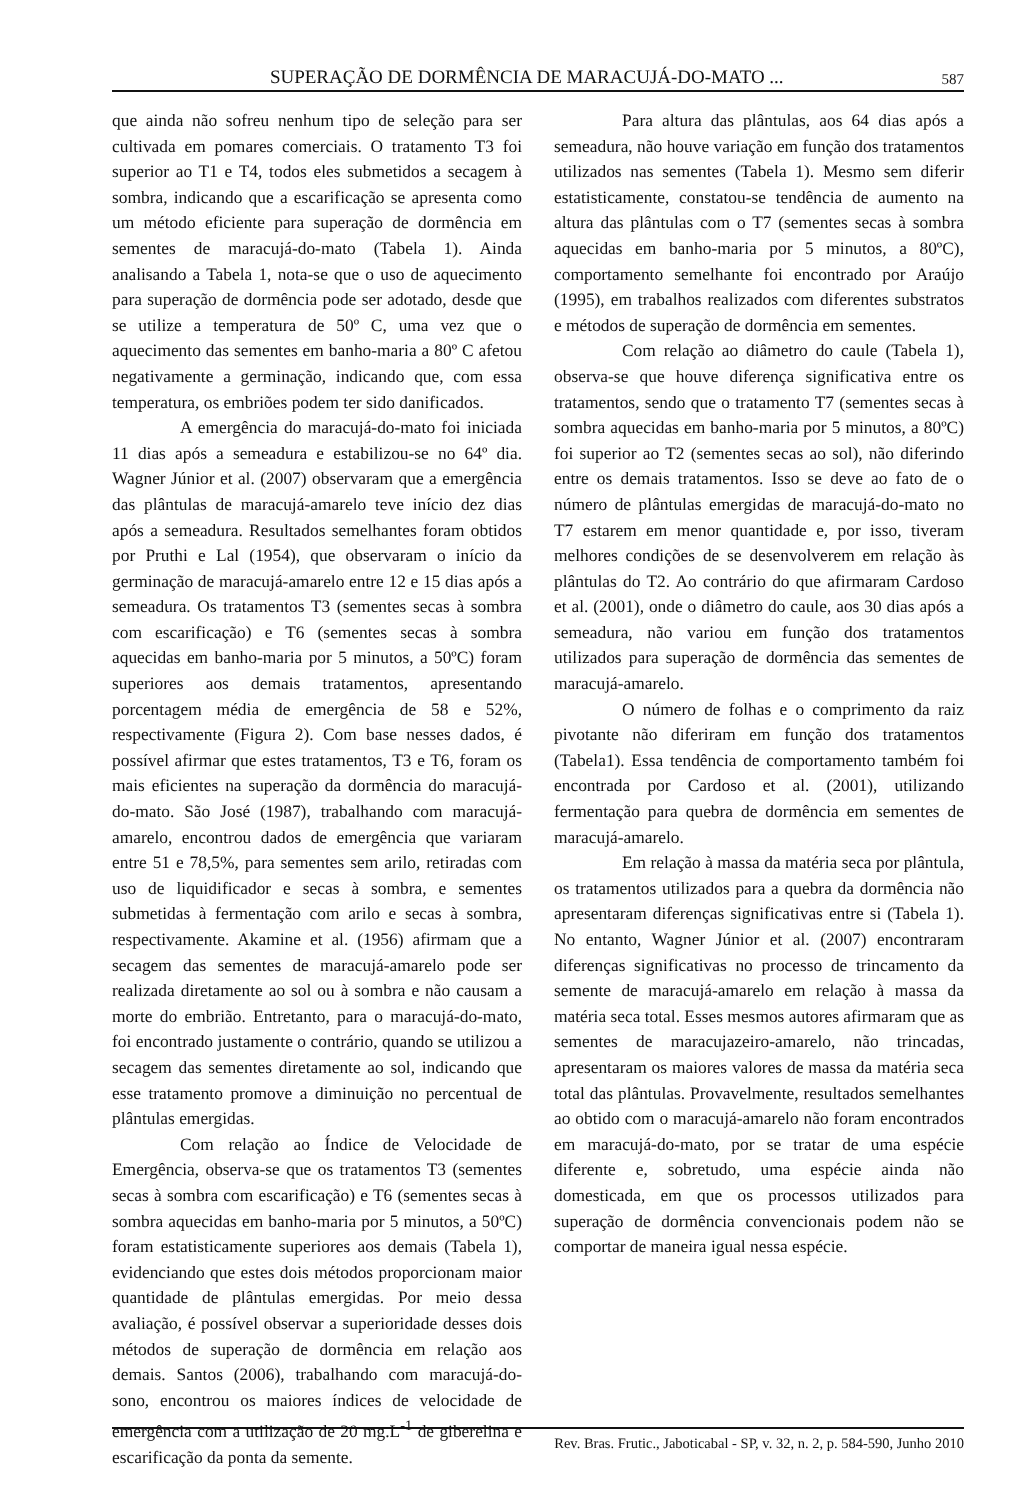SUPERAÇÃO DE DORMÊNCIA DE MARACUJÁ-DO-MATO ... 587
que ainda não sofreu nenhum tipo de seleção para ser cultivada em pomares comerciais. O tratamento T3 foi superior ao T1 e T4, todos eles submetidos a secagem à sombra, indicando que a escarificação se apresenta como um método eficiente para superação de dormência em sementes de maracujá-do-mato (Tabela 1). Ainda analisando a Tabela 1, nota-se que o uso de aquecimento para superação de dormência pode ser adotado, desde que se utilize a temperatura de 50º C, uma vez que o aquecimento das sementes em banho-maria a 80º C afetou negativamente a germinação, indicando que, com essa temperatura, os embriões podem ter sido danificados.
A emergência do maracujá-do-mato foi iniciada 11 dias após a semeadura e estabilizou-se no 64º dia. Wagner Júnior et al. (2007) observaram que a emergência das plântulas de maracujá-amarelo teve início dez dias após a semeadura. Resultados semelhantes foram obtidos por Pruthi e Lal (1954), que observaram o início da germinação de maracujá-amarelo entre 12 e 15 dias após a semeadura. Os tratamentos T3 (sementes secas à sombra com escarificação) e T6 (sementes secas à sombra aquecidas em banho-maria por 5 minutos, a 50ºC) foram superiores aos demais tratamentos, apresentando porcentagem média de emergência de 58 e 52%, respectivamente (Figura 2). Com base nesses dados, é possível afirmar que estes tratamentos, T3 e T6, foram os mais eficientes na superação da dormência do maracujá-do-mato. São José (1987), trabalhando com maracujá-amarelo, encontrou dados de emergência que variaram entre 51 e 78,5%, para sementes sem arilo, retiradas com uso de liquidificador e secas à sombra, e sementes submetidas à fermentação com arilo e secas à sombra, respectivamente. Akamine et al. (1956) afirmam que a secagem das sementes de maracujá-amarelo pode ser realizada diretamente ao sol ou à sombra e não causam a morte do embrião. Entretanto, para o maracujá-do-mato, foi encontrado justamente o contrário, quando se utilizou a secagem das sementes diretamente ao sol, indicando que esse tratamento promove a diminuição no percentual de plântulas emergidas.
Com relação ao Índice de Velocidade de Emergência, observa-se que os tratamentos T3 (sementes secas à sombra com escarificação) e T6 (sementes secas à sombra aquecidas em banho-maria por 5 minutos, a 50ºC) foram estatisticamente superiores aos demais (Tabela 1), evidenciando que estes dois métodos proporcionam maior quantidade de plântulas emergidas. Por meio dessa avaliação, é possível observar a superioridade desses dois métodos de superação de dormência em relação aos demais. Santos (2006), trabalhando com maracujá-do-sono, encontrou os maiores índices de velocidade de emergência com a utilização de 20 mg.L<sup>-1</sup> de giberelina e escarificação da ponta da semente.
Para altura das plântulas, aos 64 dias após a semeadura, não houve variação em função dos tratamentos utilizados nas sementes (Tabela 1). Mesmo sem diferir estatisticamente, constatou-se tendência de aumento na altura das plântulas com o T7 (sementes secas à sombra aquecidas em banho-maria por 5 minutos, a 80ºC), comportamento semelhante foi encontrado por Araújo (1995), em trabalhos realizados com diferentes substratos e métodos de superação de dormência em sementes.
Com relação ao diâmetro do caule (Tabela 1), observa-se que houve diferença significativa entre os tratamentos, sendo que o tratamento T7 (sementes secas à sombra aquecidas em banho-maria por 5 minutos, a 80ºC) foi superior ao T2 (sementes secas ao sol), não diferindo entre os demais tratamentos. Isso se deve ao fato de o número de plântulas emergidas de maracujá-do-mato no T7 estarem em menor quantidade e, por isso, tiveram melhores condições de se desenvolverem em relação às plântulas do T2. Ao contrário do que afirmaram Cardoso et al. (2001), onde o diâmetro do caule, aos 30 dias após a semeadura, não variou em função dos tratamentos utilizados para superação de dormência das sementes de maracujá-amarelo.
O número de folhas e o comprimento da raiz pivotante não diferiram em função dos tratamentos (Tabela1). Essa tendência de comportamento também foi encontrada por Cardoso et al. (2001), utilizando fermentação para quebra de dormência em sementes de maracujá-amarelo.
Em relação à massa da matéria seca por plântula, os tratamentos utilizados para a quebra da dormência não apresentaram diferenças significativas entre si (Tabela 1). No entanto, Wagner Júnior et al. (2007) encontraram diferenças significativas no processo de trincamento da semente de maracujá-amarelo em relação à massa da matéria seca total. Esses mesmos autores afirmaram que as sementes de maracujazeiro-amarelo, não trincadas, apresentaram os maiores valores de massa da matéria seca total das plântulas. Provavelmente, resultados semelhantes ao obtido com o maracujá-amarelo não foram encontrados em maracujá-do-mato, por se tratar de uma espécie diferente e, sobretudo, uma espécie ainda não domesticada, em que os processos utilizados para superação de dormência convencionais podem não se comportar de maneira igual nessa espécie.
Rev. Bras. Frutic., Jaboticabal - SP, v. 32, n. 2, p. 584-590, Junho 2010